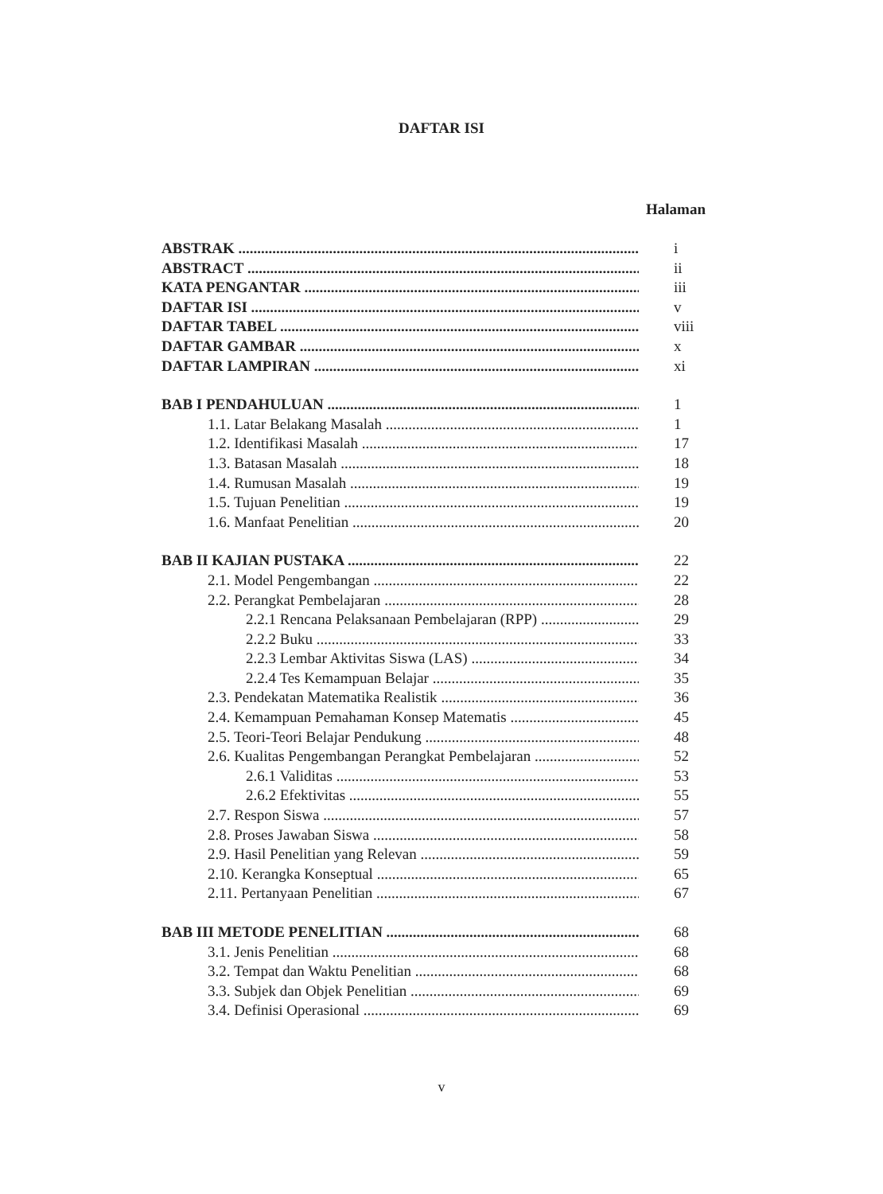DAFTAR ISI
Halaman
ABSTRAK i
ABSTRACT ii
KATA PENGANTAR iii
DAFTAR ISI v
DAFTAR TABEL viii
DAFTAR GAMBAR x
DAFTAR LAMPIRAN xi
BAB I PENDAHULUAN 1
1.1. Latar Belakang Masalah 1
1.2. Identifikasi Masalah 17
1.3. Batasan Masalah 18
1.4. Rumusan Masalah 19
1.5. Tujuan Penelitian 19
1.6. Manfaat Penelitian 20
BAB II KAJIAN PUSTAKA 22
2.1. Model Pengembangan 22
2.2. Perangkat Pembelajaran 28
2.2.1 Rencana Pelaksanaan Pembelajaran (RPP) 29
2.2.2 Buku 33
2.2.3 Lembar Aktivitas Siswa (LAS) 34
2.2.4 Tes Kemampuan Belajar 35
2.3. Pendekatan Matematika Realistik 36
2.4. Kemampuan Pemahaman Konsep Matematis 45
2.5. Teori-Teori Belajar Pendukung 48
2.6. Kualitas Pengembangan Perangkat Pembelajaran 52
2.6.1 Validitas 53
2.6.2 Efektivitas 55
2.7. Respon Siswa 57
2.8. Proses Jawaban Siswa 58
2.9. Hasil Penelitian yang Relevan 59
2.10. Kerangka Konseptual 65
2.11. Pertanyaan Penelitian 67
BAB III METODE PENELITIAN 68
3.1. Jenis Penelitian 68
3.2. Tempat dan Waktu Penelitian 68
3.3. Subjek dan Objek Penelitian 69
3.4. Definisi Operasional 69
v